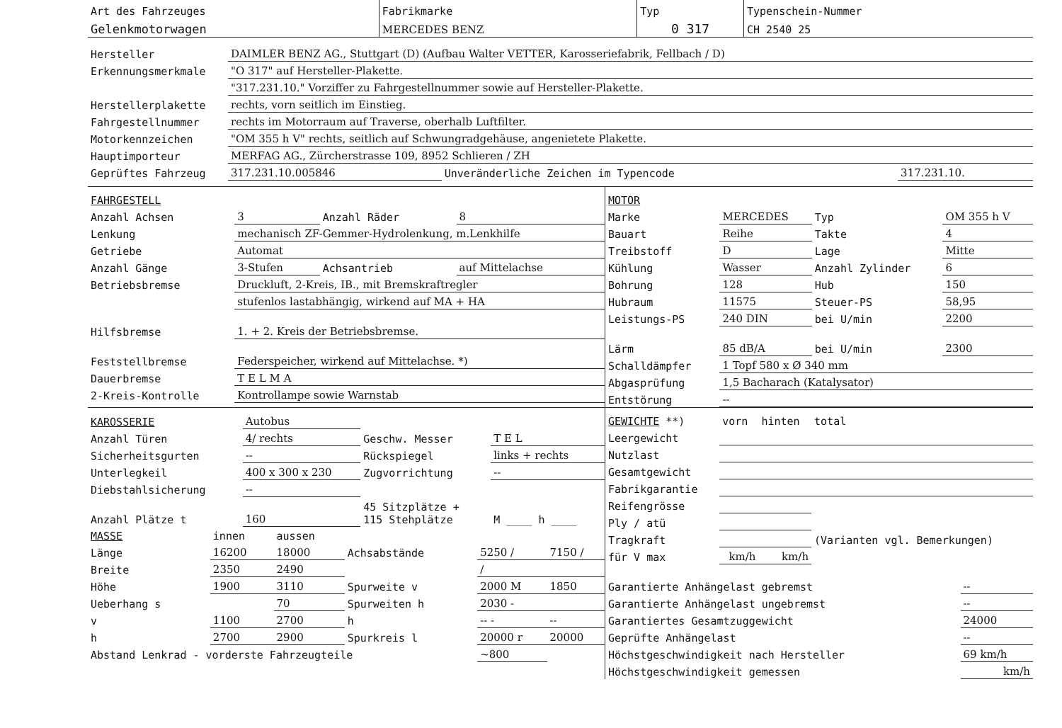| Art des Fahrzeuges | Fabrikmarke | Typ | Typenschein-Nummer |
| Gelenkmotorwagen | MERCEDES BENZ | 0 317 | CH 2540 25 |
| Hersteller | DAIMLER BENZ AG., Stuttgart (D) (Aufbau Walter VETTER, Karosseriefabrik, Fellbach / D) | | |
| Erkennungsmerkmale | "O 317" auf Hersteller-Plakette. | | |
| | "317.231.10." Vorziffer zu Fahrgestellnummer sowie auf Hersteller-Plakette. | | |
| Herstellerplakette | rechts, vorn seitlich im Einstieg. | | |
| Fahrgestellnummer | rechts im Motorraum auf Traverse, oberhalb Luftfilter. | | |
| Motorkennzeichen | "OM 355 h V" rechts, seitlich auf Schwungradgehäuse, angenietete Plakette. | | |
| Hauptimporteur | MERFAG AG., Zürcherstrasse 109, 8952 Schlieren / ZH | | |
| Geprüftes Fahrzeug | 317.231.10.005846 | Unveränderliche Zeichen im Typencode | 317.231.10. |
| FAHRGESTELL | | | |
| Anzahl Achsen | 3 | Anzahl Räder | 8 |
| Lenkung | mechanisch ZF-Gemmer-Hydrolenkung, m.Lenkhilfe | | |
| Getriebe | Automat | | |
| Anzahl Gänge | 3-Stufen | Achsantrieb | auf Mittelachse |
| Betriebsbremse | Druckluft, 2-Kreis, IB., mit Bremskraftregler | | |
| | stufenlos lastabhängig, wirkend auf MA + HA | | |
| Hilfsbremse | 1. + 2. Kreis der Betriebsbremse. | | |
| Feststellbremse | Federspeicher, wirkend auf Mittelachse. *) | | |
| Dauerbremse | T E L M A | | |
| 2-Kreis-Kontrolle | Kontrollampe sowie Warnstab | | |
| MOTOR | | | |
| Marke | MERCEDES | Typ | OM 355 h V |
| Bauart | Reihe | Takte | 4 |
| Treibstoff | D | Lage | Mitte |
| Kühlung | Wasser | Anzahl Zylinder | 6 |
| Bohrung | 128 | Hub | 150 |
| Hubraum | 11575 | Steuer-PS | 58,95 |
| Leistungs-PS | 240 DIN | bei U/min | 2200 |
| Lärm | 85 dB/A | bei U/min | 2300 |
| Schalldämpfer | 1 Topf 580 x Ø 340 mm | | |
| Abgasprüfung | 1,5 Bacharach (Katalysator) | | |
| Entstörung | -- | | |
| KAROSSERIE | Autobus | | |
| Anzahl Türen | 4/ rechts | Geschw. Messer | T E L |
| Sicherheitsgurten | -- | Rückspiegel | links + rechts |
| Unterlegkeil | 400 x 300 x 230 | Zugvorrichtung | -- |
| Diebstahlsicherung | -- | | |
| Anzahl Plätze t | 160 | 45 Sitzplätze + 115 Stehplätze | M ____ h ____ |
| MASSE | innen | aussen | | | |
| Länge | 16200 | 18000 | Achsabstände | 5250 / | 7150 / |
| Breite | 2350 | 2490 | | / | |
| Höhe | 1900 | 3110 | Spurweite v | 2000 M | 1850 |
| Ueberhang s | | 70 | Spurweiten h | 2030 - | |
| v | 1100 | 2700 | h | -- - | -- |
| h | 2700 | 2900 | Spurkreis l | 20000 r | 20000 |
| Abstand Lenkrad - vorderste Fahrzeugteile | | | | ~800 | |
| GEWICHTE **) | vorn | hinten | total |
| Leergewicht | | | |
| Nutzlast | | | |
| Gesamtgewicht | | | |
| Fabrikgarantie | | | |
| Reifengrösse | | | (Varianten vgl. Bemerkungen) |
| Ply / atü | | | |
| Tragkraft | | | |
| für V max | km/h | km/h | |
| Garantierte Anhängelast gebremst | -- |
| Garantierte Anhängelast ungebremst | -- |
| Garantiertes Gesamtzuggewicht | 24000 |
| Geprüfte Anhängelast | -- |
| Höchstgeschwindigkeit nach Hersteller | 69 km/h |
| Höchstgeschwindigkeit gemessen | km/h |